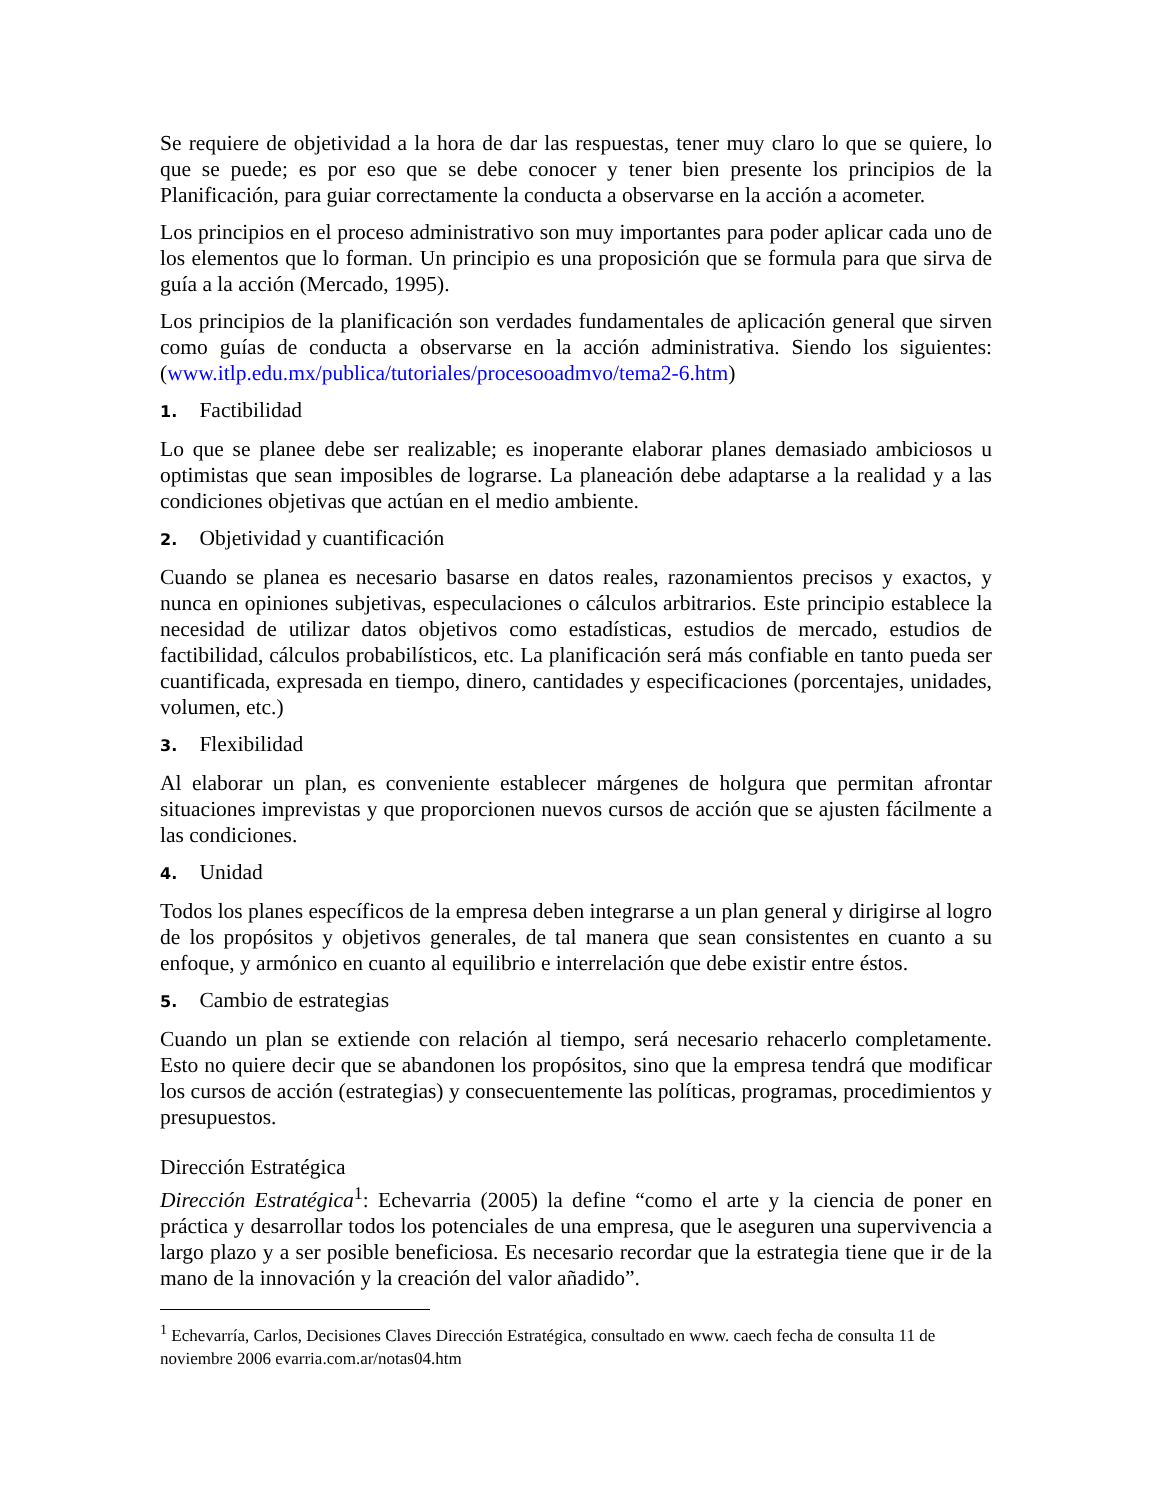Se requiere de objetividad a la hora de dar las respuestas, tener muy claro lo que se quiere, lo que se puede; es por eso que se debe conocer y tener bien presente los principios de la Planificación, para guiar correctamente la conducta a observarse en la acción a acometer.
Los principios en el proceso administrativo son muy importantes para poder aplicar cada uno de los elementos que lo forman. Un principio es una proposición que se formula para que sirva de guía a la acción (Mercado, 1995).
Los principios de la planificación son verdades fundamentales de aplicación general que sirven como guías de conducta a observarse en la acción administrativa. Siendo los siguientes: (www.itlp.edu.mx/publica/tutoriales/procesooadmvo/tema2-6.htm)
1. Factibilidad
Lo que se planee debe ser realizable; es inoperante elaborar planes demasiado ambiciosos u optimistas que sean imposibles de lograrse. La planeación debe adaptarse a la realidad y a las condiciones objetivas que actúan en el medio ambiente.
2. Objetividad y cuantificación
Cuando se planea es necesario basarse en datos reales, razonamientos precisos y exactos, y nunca en opiniones subjetivas, especulaciones o cálculos arbitrarios. Este principio establece la necesidad de utilizar datos objetivos como estadísticas, estudios de mercado, estudios de factibilidad, cálculos probabilísticos, etc. La planificación será más confiable en tanto pueda ser cuantificada, expresada en tiempo, dinero, cantidades y especificaciones (porcentajes, unidades, volumen, etc.)
3. Flexibilidad
Al elaborar un plan, es conveniente establecer márgenes de holgura que permitan afrontar situaciones imprevistas y que proporcionen nuevos cursos de acción que se ajusten fácilmente a las condiciones.
4. Unidad
Todos los planes específicos de la empresa deben integrarse a un plan general y dirigirse al logro de los propósitos y objetivos generales, de tal manera que sean consistentes en cuanto a su enfoque, y armónico en cuanto al equilibrio e interrelación que debe existir entre éstos.
5. Cambio de estrategias
Cuando un plan se extiende con relación al tiempo, será necesario rehacerlo completamente. Esto no quiere decir que se abandonen los propósitos, sino que la empresa tendrá que modificar los cursos de acción (estrategias) y consecuentemente las políticas, programas, procedimientos y presupuestos.
Dirección Estratégica
Dirección Estratégica<sup>1</sup>: Echevarria (2005) la define “como el arte y la ciencia de poner en práctica y desarrollar todos los potenciales de una empresa, que le aseguren una supervivencia a largo plazo y a ser posible beneficiosa. Es necesario recordar que la estrategia tiene que ir de la mano de la innovación y la creación del valor añadido”.
<sup>1</sup> Echevarría, Carlos, Decisiones Claves Dirección Estratégica, consultado en www. caech fecha de consulta 11 de noviembre 2006 evarria.com.ar/notas04.htm